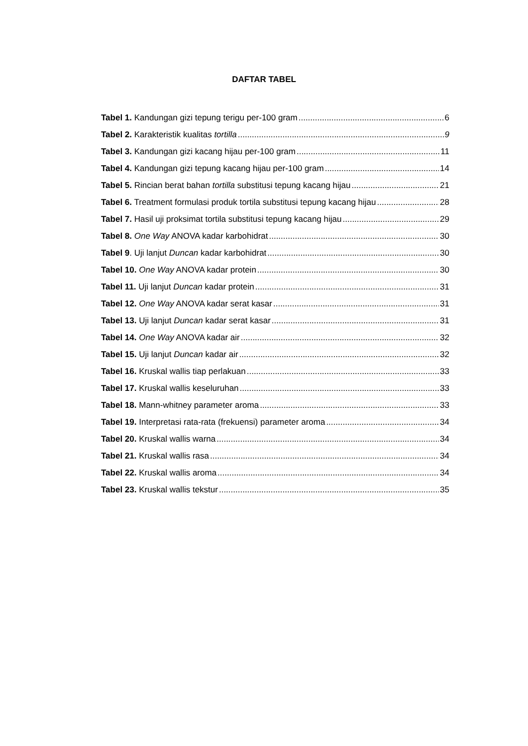DAFTAR TABEL
Tabel 1. Kandungan gizi tepung terigu per-100 gram 6
Tabel 2. Karakteristik kualitas tortilla 9
Tabel 3. Kandungan gizi kacang hijau per-100 gram 11
Tabel 4. Kandungan gizi tepung kacang hijau per-100 gram 14
Tabel 5. Rincian berat bahan tortilla substitusi tepung kacang hijau 21
Tabel 6. Treatment formulasi produk tortila substitusi tepung kacang hijau 28
Tabel 7. Hasil uji proksimat tortila substitusi tepung kacang hijau 29
Tabel 8. One Way ANOVA kadar karbohidrat 30
Tabel 9. Uji lanjut Duncan kadar karbohidrat 30
Tabel 10. One Way ANOVA kadar protein 30
Tabel 11. Uji lanjut Duncan kadar protein 31
Tabel 12. One Way ANOVA kadar serat kasar 31
Tabel 13. Uji lanjut Duncan kadar serat kasar 31
Tabel 14. One Way ANOVA kadar air 32
Tabel 15. Uji lanjut Duncan kadar air 32
Tabel 16. Kruskal wallis tiap perlakuan 33
Tabel 17. Kruskal wallis keseluruhan 33
Tabel 18. Mann-whitney parameter aroma 33
Tabel 19. Interpretasi rata-rata (frekuensi) parameter aroma 34
Tabel 20. Kruskal wallis warna 34
Tabel 21. Kruskal wallis rasa 34
Tabel 22. Kruskal wallis aroma 34
Tabel 23. Kruskal wallis tekstur 35